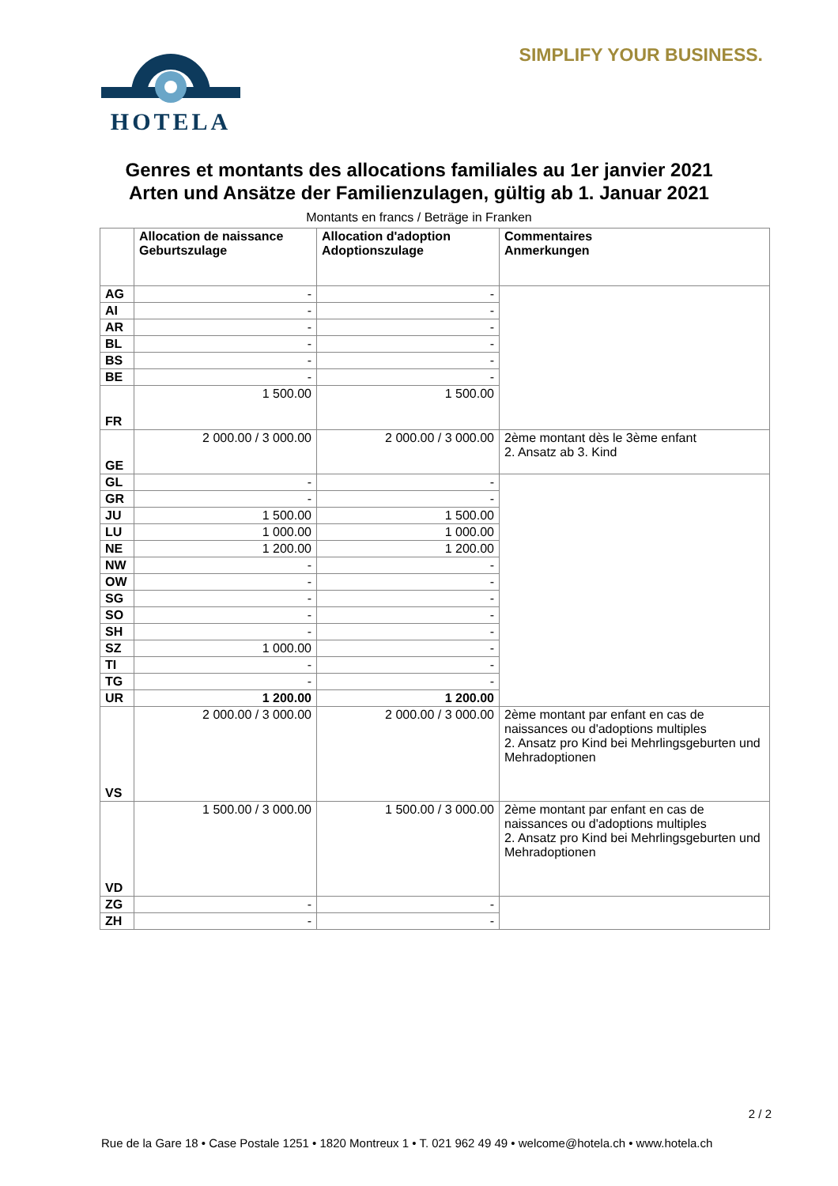HOTELA SIMPLIFY YOUR BUSINESS.
Genres et montants des allocations familiales au 1er janvier 2021
Arten und Ansätze der Familienzulagen, gültig ab 1. Januar 2021
Montants en francs / Beträge in Franken
| | Allocation de naissance Geburtszulage | Allocation d'adoption Adoptionszulage | Commentaires Anmerkungen |
| --- | --- | --- | --- |
| AG | - | - | |
| AI | - | - | |
| AR | - | - | |
| BL | - | - | |
| BS | - | - | |
| BE | - | - | |
| FR | 1 500.00 | 1 500.00 | |
| GE | 2 000.00 / 3 000.00 | 2 000.00 / 3 000.00 | 2ème montant dès le 3ème enfant 2. Ansatz ab 3. Kind |
| GL | - | - | |
| GR | - | - | |
| JU | 1 500.00 | 1 500.00 | |
| LU | 1 000.00 | 1 000.00 | |
| NE | 1 200.00 | 1 200.00 | |
| NW | - | - | |
| OW | - | - | |
| SG | - | - | |
| SO | - | - | |
| SH | - | - | |
| SZ | 1 000.00 | - | |
| TI | - | - | |
| TG | - | - | |
| UR | 1 200.00 | 1 200.00 | |
| VS | 2 000.00 / 3 000.00 | 2 000.00 / 3 000.00 | 2ème montant par enfant en cas de naissances ou d'adoptions multiples 2. Ansatz pro Kind bei Mehrlingsgeburten und Mehradoptionen |
| VD | 1 500.00 / 3 000.00 | 1 500.00 / 3 000.00 | 2ème montant par enfant en cas de naissances ou d'adoptions multiples 2. Ansatz pro Kind bei Mehrlingsgeburten und Mehradoptionen |
| ZG | - | - | |
| ZH | - | - | |
2 / 2
Rue de la Gare 18 • Case Postale 1251 • 1820 Montreux 1 • T. 021 962 49 49 • welcome@hotela.ch • www.hotela.ch